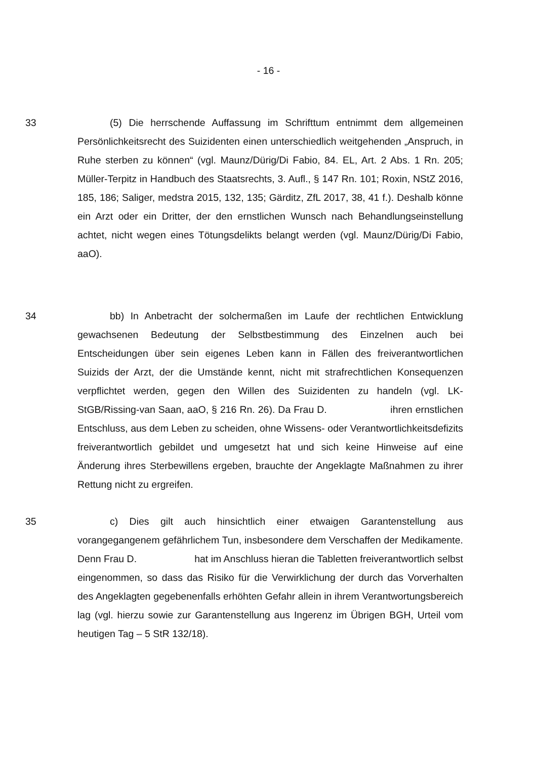- 16 -
33 (5) Die herrschende Auffassung im Schrifttum entnimmt dem allgemeinen Persönlichkeitsrecht des Suizidenten einen unterschiedlich weitgehenden „Anspruch, in Ruhe sterben zu können“ (vgl. Maunz/Dürig/Di Fabio, 84. EL, Art. 2 Abs. 1 Rn. 205; Müller-Terpitz in Handbuch des Staatsrechts, 3. Aufl., § 147 Rn. 101; Roxin, NStZ 2016, 185, 186; Saliger, medstra 2015, 132, 135; Gärditz, ZfL 2017, 38, 41 f.). Deshalb könne ein Arzt oder ein Dritter, der den ernstlichen Wunsch nach Behandlungseinstellung achtet, nicht wegen eines Tötungsdelikts belangt werden (vgl. Maunz/Dürig/Di Fabio, aaO).
34 bb) In Anbetracht der solchermaßen im Laufe der rechtlichen Entwicklung gewachsenen Bedeutung der Selbstbestimmung des Einzelnen auch bei Entscheidungen über sein eigenes Leben kann in Fällen des freiverantwortlichen Suizids der Arzt, der die Umstände kennt, nicht mit strafrechtlichen Konsequenzen verpflichtet werden, gegen den Willen des Suizidenten zu handeln (vgl. LK-StGB/Rissing-van Saan, aaO, § 216 Rn. 26). Da Frau D. ihren ernstlichen Entschluss, aus dem Leben zu scheiden, ohne Wissens- oder Verantwortlichkeitsdefizits freiverantwortlich gebildet und umgesetzt hat und sich keine Hinweise auf eine Änderung ihres Sterbewillens ergeben, brauchte der Angeklagte Maßnahmen zu ihrer Rettung nicht zu ergreifen.
35 c) Dies gilt auch hinsichtlich einer etwaigen Garantenstellung aus vorangegangenem gefährlichem Tun, insbesondere dem Verschaffen der Medikamente. Denn Frau D. hat im Anschluss hieran die Tabletten freiverantwortlich selbst eingenommen, so dass das Risiko für die Verwirklichung der durch das Vorverhalten des Angeklagten gegebenenfalls erhöhten Gefahr allein in ihrem Verantwortungsbereich lag (vgl. hierzu sowie zur Garantenstellung aus Ingerenz im Übrigen BGH, Urteil vom heutigen Tag – 5 StR 132/18).